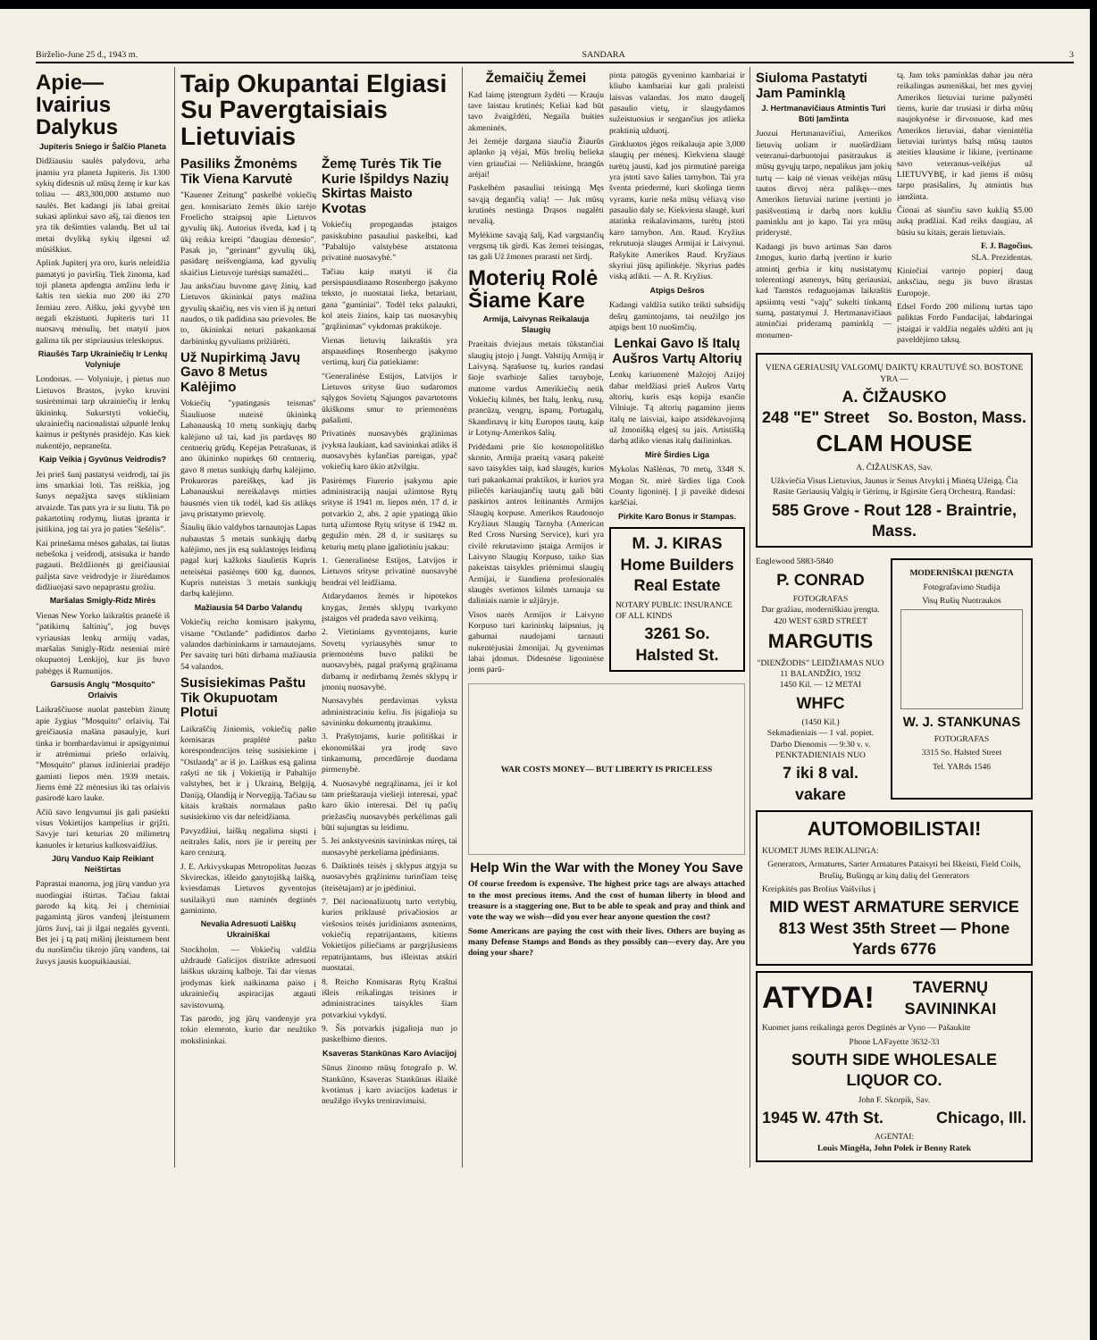Birželio-June 25 d., 1943 m. SANDARA 3
Apie— Ivairius Dalykus
Jupiteris Sniego ir Šalčio Planeta
Didžiausiu saulės palydovu, arba įnamiu yra planeta Jupiteris. Jis 1300 sykių didesnis už mūsų žemę ir kur kas toliau — 483,300,000 atstumo nuo saulės. Bet kadangi jis labai greitai sukasi aplinkui savo ašį, tai dienos ten yra tik dešimties valandų. Bet už tai metai dvyliką sykių ilgesni už mūsiškius.
Aplink Jupiterį yra oro, kuris neleidžia pamatyti jo paviršių. Tiek žinoma, kad toji planeta apdengta amžinu ledu ir šaltis ten siekia nuo 200 iki 270 žemiau zero. Aišku, joki gyvybė ten negali ekzistuoti. Jupiteris turi 11 nuosavų mėnulių, bet matyti juos galima tik per stipriausius teleskopus.
Riaušės Tarp Ukrainiečių Ir Lenkų Volyniuje
Londonas. — Volyniuje, į pietus nuo Lietuvos Brastos, įvyko kruvini susirėmimai tarp ukrainiečių ir lenkų ūkininkų. Sukurstyti vokiečių, ukrainiečių nacionalistai užpuolė lenkų kaimus ir peštynės prasidėjo. Kas kiek nukentėjo, nepranešta.
Kaip Veikia į Gyvūnus Veidrodis?
Jei prieš šunį pastatysi veidrodį, tai jis ims smarkiai loti. Tas reiškia, jog šunys nepažįsta savęs stikliniam atvaizde. Tas pats yra ir su liutu. Tik po pakartotinų rodymų, liutas įpranta ir įsitikina, jog tai yra jo paties "šešėlis".
Kai prinešama mėsos gabalas, tai liutas nebešoka į veidrodį, atsisuka ir bando pagauti. Beždžionės gi greičiausiai pažįsta save veidrodyje ir žiurėdamos didžiuojasi savo nepaprastu grožiu.
Maršalas Smigly-Ridz Mirės
Vienas New Yorko laikraštis pranešė iš "patikimų šaltinių", jog buvęs vyriausias lenkų armijų vadas, maršalas Smigly-Ridz neseniai mirė okupuotoj Lenkijoj, kur jis buvo pabėgęs iš Rumunijos.
Garsusis Anglų "Mosquito" Orlaivis
Laikraščiuose nuolat pastebim žinutę apie žygius "Mosquito" orlaivių. Tai greičiausia mašina pasaulyje, kuri tinka ir bombardavimui ir apsigynimui ir atrėmimui priešo orlaivių. "Mosquito" planus inžinieriai pradėjo gaminti liepos mėn. 1939 metais. Jiems ėmė 22 mėnesius iki tas orlaivis pasirodė karo lauke.
Ačiū savo lengvumui jis gali pasiekti visus Vokietijos kampelius ir grįžti. Savyje turi keturias 20 milimetrų kanuoles ir keturius kulkosvaidžius.
Jūrų Vanduo Kaip Reikiant Neištirtas
Paprastai manoma, jog jūrų vanduo yra nuodingiai ištirtas. Tačiau faktai parodo ką kitą. Jei į cheminiai pagamintą jūros vandenį įleistumem jūros žuvį, tai ji ilgai negalės gyventi. Bet jei į tą patį mišinį įleistumem bent du nuošimčiu tikrojo jūrų vandens, tai žuvys jausis kuopuikiausiai.
Taip Okupantai Elgiasi Su Pavergtaisiais Lietuviais
Pasiliks Žmonėms Tik Viena Karvutė
"Kauener Zeitung" paskelbė vokiečių gen. komisariato žemės ūkio tarėjo Froelicho straipsnį apie Lietuvos gyvulių ūkį. Autorius išveda, kad į tą ūkį reikia kreipti "daugiau dėmesio". Pasak jo, "gerinant" gyvulių ūkį, pasidarę neišvengiama, kad gyvulių skaičius Lietuvoje turėsiąs sumažėti...
Jau anksčiau buvome gavę žinių, kad Lietuvos ūkininkai patys mažina gyvulių skaičių, nes vis vien iš jų neturi naudos, o tik padidina sau prievoles. Be to, ūkininkai neturi pakankamai darbininkų gyvuliams prižiūrėti.
Už Nupirkimą Javų Gavo 8 Metus Kalėjimo
Vokiečių "ypatingasis teismas" Šiauliuose nuteisė ūkininką Labanauską 10 metų sunkiųjų darbų kalėjimo už tai, kad jis pardavęs 80 centnerių grūdų. Kepėjas Petrašunas, iš ano ūkininko nupirkęs 60 centnerių, gavo 8 metus sunkiųjų darbų kalėjimo. Prokuroras pareiškęs, kad jis Labanauskui nereikalavęs mirties bausmės vien tik todėl, kad šis atlikęs javų pristatymo prievolę.
Šiaulių ūkio valdybos tarnautojas Lapas nubaustas 5 metais sunkiųjų darbų kalėjimo, nes jis esą suklastojęs leidimą pagal kurį kažkoks šiaulietis Kupris neteisėtai pasiėmęs 600 kg. duonos. Kupris nuteistas 3 metais sunkiųjų darbų kalėjimo.
Mažiausia 54 Darbo Valandų
Vokiečių reicho komisaro įsakymu, visame "Ostlande" padidintos darbo valandos darbininkams ir tarnautojams. Per savaitę turi būti dirbama mažiausia 54 valandos.
Susisiekimas Paštu Tik Okupuotam Plotui
Laikraščių žiniomis, vokiečių pašto komisaras praplėtė pašto korespondencijos teisę susisiekime į "Ostlandą" ar iš jo. Laiškus esą galima rašyti ne tik į Vokietiją ir Pabaltijo valstybes, bet ir į Ukrainą, Belgiją, Daniją, Olandiją ir Norvegiją. Tačiau su kitais kraštais normalaus pašto susisiekimo vis dar neleidžiama.
Pavyzdžiui, laiškų negalima siųsti į neitrales šalis, nors jie ir pereitų per karo cenzurą.
J. E. Arkivyskupas Metropolitas Juozas Skvireckas, išleido ganytojišką laišką, kviesdamas Lietuvos gyventojus susilaikyti nuo naminės degtinės gaminimo.
Nevalia Adresuoti Laiškų Ukrainiškai
Stockholm. — Vokiečių valdžia uždraudė Galicijos distrikte adresuoti laiškus ukrainų kalboje. Tai dar vienas įrodymas kiek naikinama paiso į ukrainiečių aspiracijas atgauti savistovumą.
Tas parodo, jog jūrų vandenyje yra tokio elemento, kurio dar neužtiko mokslininkai.
Žemę Turės Tik Tie Kurie Išpildys Nazių Skirtas Maisto Kvotas
Vokiečių propogandas įstaigos pasiskubino pasauliui paskelbti, kad "Pabaltijo valstybėse atstatoma privatinė nuosavybė."
Tačiau kaip matyti iš čia persispausdinamo Rosenbergo įsakymo teksto, jo nuostatai lieka, betariant, gana "guminiai". Todėl teks palaukti, kol ateis žinios, kaip tas nuosavybių "grąžinimas" vykdomas praktikoje.
Vienas lietuvių laikraštis yra atspausdinęs Rosenbergo įsakymo vertimą, kurį čia patiekiame:
"Generalinėse Estijos, Latvijos ir Lietuvos srityse šiuo sudaromos sąlygos Sovietų Sąjungos pavartotoms ūkiškoms smur to priemonėms pašalinti.
Privatinės nuosavybės grąžinimas įvyksta laukiant, kad savininkai atliks iš nuosavybės kylančias pareigas, ypač vokiečių karo ūkio atžvilgiu.
Pasirėmęs Fiurerio įsakymu apie administraciją naujai užimtose Rytų srityse iš 1941 m. liepos mėn. 17 d. ir potvarkio 2, abs. 2 apie ypatingą ūkio turtą užimtose Rytų srityse iš 1942 m. gegužio mėn. 28 d. ir susitaręs su keturių metų plano įgaliotiniu įsakau:
1. Generalinėse Estijos, Latvijos ir Lietuvos srityse privatinė nuosavybė bendrai vėl leidžiama.
Atdarydamos žemės ir hipotekos knygas, žemės sklypų tvarkymo įstaigos vėl pradeda savo veikimą.
2. Vietiniams gyventojams, kurie Sovetų vyriausybės smur to priemonėms buvo palikti be nuosavybės, pagal prašymą grąžinama dirbamų ir nedirbamų žemės sklypų ir įmonių nuosavybė.
Nuosavybės perdavimas vykstа administraciniu keliu. Jis įsigalioja su savininku dokumentų įtraukimu.
3. Prašytojams, kurie politiškai ir ekonomiškai yra įrodę savo tinkamumą, procedūroje duodama pirmenybė.
4. Nuosavybė negrąžinama, jei ir kol tam prieštarauja viešieji interesai, ypač karo ūkio interesai. Dėl tų pačių priežasčių nuosavybės perkėlimas gali būti sujungtas su leidimu.
5. Jei ankstyvesnis savininkas miręs, tai nuosavybė perkeliama įpėdiniams.
6. Daiktinės teisės į sklypus atgyja su nuosavybės grąžinimu turinčiam teisę (iteisėtajam) ar jo įpėdiniui.
7. Dėl nacionalizuotų turto vertybių, kurios priklausė privačiosios ar viešosios teisės juridiniams asmenims, vokiečių repatrijantams, kitiems Vokietijos piliečiams ar pargrįžusiems repatrijantams, bus išleistas atskiri nuostatai.
8. Reicho Komisaras Rytų Kraštui išleis reikalingas teisines ir administracines taisykles šiam potvarkiui vykdyti.
9. Šis potvarkis įsigalioja nuo jo paskelbimo dienos.
Ksaveras Stankūnas Karo Aviacijoj
Sūnus žinomo mūsų fotografo p. W. Stankūno, Ksaveras Stankūnas išlaikė kvotimus į karo aviacijos kadetus ir neužilgo išvyks treniravimuisi.
Žemaičių Žemei
Kad laimę įstengtum žydėti — Krauju tave laistau krutinės; Keliai kad būt tavo žvaigždėti, Negaila buities akmeninės.
Jei žemėje dargana siaučia Žiaurūs aplanko ją vėjai, Mūs brolių belieka vien griaučiai — Neliūskime, brangūs arėjai!
Paskelbėm pasauliui teisingą Męs savąją degančią valią! — Juk mūsų krutinės nestinga Drąsos nugalėti nevalią.
Mylėkime savąją šalį, Kad vargstančių vergsmą tik girdi. Kas žemei teisingas, tas gali Už žmones prarasti net širdį.
Moterių Rolė Šiame Kare
Armija, Laivynas Reikalauja Slaugių
Praeitais dviejaus metais tūkstančiai slaugių įstojo į Jungt. Valstijų Armiją ir Laivyną. Sąrašuose tų, kurios randasi šioje svarbioje šalies tarnyboje, matome vardus Amerikiečių netik Vokiečių kilmės, bet Italų, lenkų, rusų, prancūzų, vengrų, ispanų, Portugalų, Skandinavų ir kitų Europos tautų, kaip ir Lotynų-Amerikos šalių.
Pridėdami prie šio kosmopolitiško skonio, Armija praeitą vasarą pakeitė savo taisykles taip, kad slaugės, kurios turi pakankamai praktikos, ir kurios yra piliečės kariaujančių tautų gali būti paskirtos antros leitinantės Armijos Slaugių korpuse. Amerikos Raudonojo Kryžiaus Slaugių Tarnyba (American Red Cross Nursing Service), kuri yra civilė rekrutavimo įstaiga Armijos ir Laivyno Slaugių Korpuso, taiko šias pakeistas taisykles priėmimui slaugių Armijai, ir šiandiena profesionalės slaugės svetimos kilmės tarnauja su daliniais namie ir užjūryje.
Visos narės Armijos ir Laivyno Korpuso turi karininkų laipsnius, jų gabumai naudojami tarnauti nukentėjusiai žmonijai. Jų gyvenimas labai įdomus. Didesnėse ligoninėse joms parū-
pinta patogūs gyvenimo kambariai ir kliubo kambariai kur gali praleisti laisvas valandas. Jos mato daugelį pasaulio vietų, ir slaugydamos sužeistuosius ir sergančius jos atlieka praktinią užduotį.
Ginkluotos jėgos reikalauja apie 3,000 slaugių per mėnesį. Kiekviena slaugė turėtų jausti, kad jos pirmutinė pareiga yra įstoti savo šalies tarnybon. Tai yra šventa priedermė, kuri skolinga tiems vyrams, kurie neša mūsų vėliavą viso pasaulio daly se. Kiekviena slaugė, kuri atatinka reikalavimams, turėtų įstoti karo tarnybon. Am. Raud. Kryžius rekrutuoja slauges Armijai ir Laivynui. Rašykite Amerikos Raud. Kryžiaus skyriui jūsų apilinkėje. Skyrius padės viską atlikti. — A. R. Kryžius.
Atpigs Dešros
Kadangi valdžia sutiko teikti subsidijų dešrų gamintojams, tai neužilgo jos atpigs bent 10 nuošimčių.
Lenkai Gavo Iš Italų Aušros Vartų Altorių
Lenkų kariuomenė Mažojoj Azijoj dabar meldžiasi prieš Aušros Vartų altorių, kuris esąs kopija esančio Vilniuje. Tą altorių pagamino jiems italų ne laisviai, kaipo atsidėkavojimą už žmonišką elgesį su jais. Artistišką darbą atliko vienas italų dailininkas.
Mirė Širdies Liga
Mykolas Našlėnas, 70 metų, 3348 S. Mogan St. mirė širdies liga Cook County ligoninėj. Į ji paveikė didesni karščiai.
Pirkite Karo Bonus ir Stampas.
M. J. KIRAS
Home Builders
Real Estate
NOTARY PUBLIC INSURANCE OF ALL KINDS
3261 So. Halsted St.
WAR COSTS MONEY— BUT LIBERTY IS PRICELESS
Help Win the War with the Money You Save
Of course freedom is expensive. The highest price tags are always attached to the most precious items. And the cost of human liberty in blood and treasure is a staggering one. But to be able to speak and pray and think and vote the way we wish—did you ever hear anyone question the cost?
Some Americans are paying the cost with their lives. Others are buying as many Defense Stamps and Bonds as they possibly can—every day. Are you doing your share?
Siuloma Pastatyti Jam Paminklą
J. Hertmanavičiaus Atmintis Turi Būti Įamžinta
Juozui Hertmanavičiui, Amerikos lietuvių uoliam ir nuoširdžiam veteranui-darbuotojui pasitraukus iš mūsų gyvųjų tarpo, nepalikus jam jokių turtų — kaip nė vienas veikėjas mūsų tautos dirvoj nėra palikęs—mes Amerikos lietuviai turime įvertinti jo pasišventimą ir darbą nors kukliu paminklu ant jo kapo. Tai yra mūsų priderystė.
Kadangi jis buvo artimas San daros žmogus, kurio darbą įvertino ir kurio atmintį gerbia ir kitų nusistatymų tolerentingi asmenys, būtų geriausiai, kad Tamstos redaguojamas laikraštis apsiimtų vesti "vajų" sukelti tinkamą sumą, pastatymui J. Hertmanavičiaus atminčiai prideramą paminklą — monumen-
tą. Jam toks paminklas dabar jau nėra reikalingas asmeniškai, bet mes gyviej Amerikos lietuviai turime pažymėti tiems, kurie dar trusiasi ir dirba mūsų naujokynėse ir dirvonuose, kad mes Amerikos lietuviai, dabar vienintėlia lietuviai turintys balsą mūsų tautos ateities klausime ir likime, įvertiname savo veteranus-veikėjus už LIETUVYBĘ, ir kad jiems iš mūsų tarpo prasišalins, Jų atmintis bus įamžinta.
Čionai aš siunčiu savo kuklią $5.00 auką pradžiai. Kad reiks daugiau, aš būsiu su kitais, gerais lietuviais.
F. J. Bagočius.
SLA. Prezidentas.
Kiniečiai vartojo popierį daug anksčiau, negu jis buvo išrastas Europoje.
Edsel Fordo 200 milionų turtas tapo paliktas Fordo Fundacijai, labdaringai įstaigai ir valdžia negalės uždėti ant jų paveldėjimo taksų.
VIENA GERIAUSIŲ VALGOMŲ DAIKTŲ KRAUTUVĖ SO. BOSTONE YRA —
A. ČIŽAUSKO
248 "E" Street So. Boston, Mass.
CLAM HOUSE
A. ČIŽAUSKAS, Sav.
Užkviečia Visus Lietuvius, Jaunus ir Senus Atvykti į Minėtą Užeigą. Čia Rasite Geriausių Valgių ir Gėrimų, ir Išgirsite Gerą Orchestrą. Randasi:
585 Grove - Rout 128 - Braintrie, Mass.
Englewood 5883-5840
P. CONRAD
FOTOGRAFAS
Dar gražiau, moderniškiau įrengta.
420 WEST 63RD STREET
MARGUTIS
"DIENŽODIS" LEIDŽIAMAS NUO 11 BALANDŽIO, 1932
1450 Kil. — 12 METAI
WHFC
(1450 Kil.)
Sekmadieniais — 1 val. popiet.
Darbo Dienomis — 9:30 v. v.
PENKTADIENIAIS NUO
7 iki 8 val. vakare
MODERNIŠKAI ĮRENGTA
Fotografavimo Studija
Visų Rušių Nuotraukos
W. J. STANKUNAS
FOTOGRAFAS
3315 So. Halsted Street
Tel. YARds 1546
AUTOMOBILISTAI!
KUOMET JUMS REIKALINGA:
Generators, Armatures, Sarter Armatures Pataisyti bei Iškeisti, Field Coils, Brušių, Bušingų ar kitų dalių del Generators
Kreipkitės pas Brolius Vaišvilus į
MID WEST ARMATURE SERVICE
813 West 35th Street — Phone Yards 6776
ATYDA! TAVERNŲ SAVININKAI
Kuomet jums reikalinga geros Degtinės ar Vyno — Pašaukite
Phone LAFayette 3632-33
SOUTH SIDE WHOLESALE LIQUOR CO.
John F. Skorpik, Sav.
1945 W. 47th St. Chicago, Ill.
AGENTAI:
Louis Mingėla, John Polek ir Benny Ratek